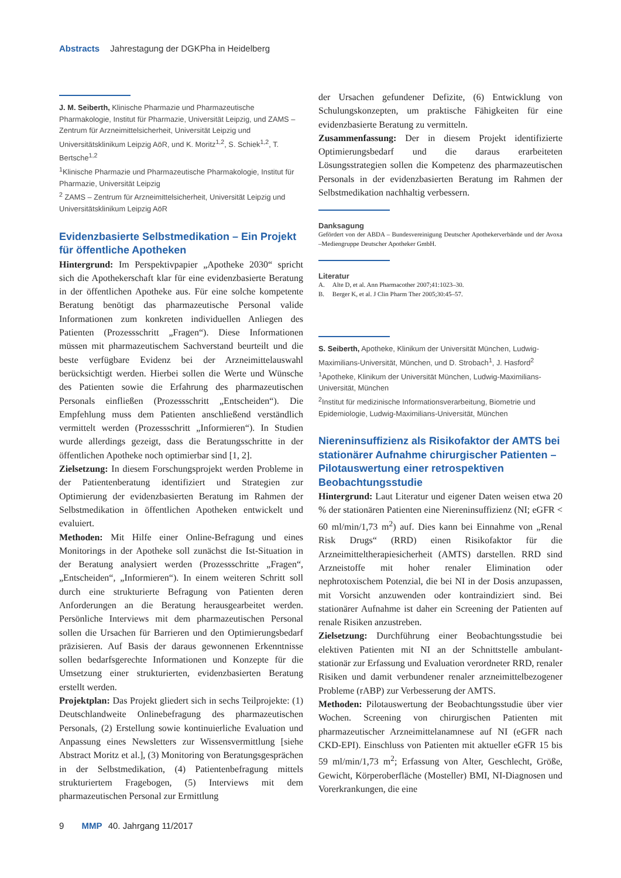Abstracts Jahrestagung der DGKPha in Heidelberg
J. M. Seiberth, Klinische Pharmazie und Pharmazeutische Pharmakologie, Institut für Pharmazie, Universität Leipzig, und ZAMS – Zentrum für Arzneimittelsicherheit, Universität Leipzig und Universitätsklinikum Leipzig AöR, und K. Moritz<sup>1,2</sup>, S. Schiek<sup>1,2</sup>, T. Bertsche<sup>1,2</sup>
<sup>1</sup> Klinische Pharmazie und Pharmazeutische Pharmakologie, Institut für Pharmazie, Universität Leipzig
<sup>2</sup> ZAMS – Zentrum für Arzneimittelsicherheit, Universität Leipzig und Universitätsklinikum Leipzig AöR
Evidenzbasierte Selbstmedikation – Ein Projekt für öffentliche Apotheken
Hintergrund: Im Perspektivpapier „Apotheke 2030“ spricht sich die Apothekerschaft klar für eine evidenzbasierte Beratung in der öffentlichen Apotheke aus. Für eine solche kompetente Beratung benötigt das pharmazeutische Personal valide Informationen zum konkreten individuellen Anliegen des Patienten (Prozessschritt „Fragen“). Diese Informationen müssen mit pharmazeutischem Sachverstand beurteilt und die beste verfügbare Evidenz bei der Arzneimittelauswahl berücksichtigt werden. Hierbei sollen die Werte und Wünsche des Patienten sowie die Erfahrung des pharmazeutischen Personals einfließen (Prozessschritt „Entscheiden“). Die Empfehlung muss dem Patienten anschließend verständlich vermittelt werden (Prozessschritt „Informieren“). In Studien wurde allerdings gezeigt, dass die Beratungsschritte in der öffentlichen Apotheke noch optimierbar sind [1, 2].
Zielsetzung: In diesem Forschungsprojekt werden Probleme in der Patientenberatung identifiziert und Strategien zur Optimierung der evidenzbasierten Beratung im Rahmen der Selbstmedikation in öffentlichen Apotheken entwickelt und evaluiert.
Methoden: Mit Hilfe einer Online-Befragung und eines Monitorings in der Apotheke soll zunächst die Ist-Situation in der Beratung analysiert werden (Prozessschritte „Fragen“, „Entscheiden“, „Informieren“). In einem weiteren Schritt soll durch eine strukturierte Befragung von Patienten deren Anforderungen an die Beratung herausgearbeitet werden. Persönliche Interviews mit dem pharmazeutischen Personal sollen die Ursachen für Barrieren und den Optimierungsbedarf präzisieren. Auf Basis der daraus gewonnenen Erkenntnisse sollen bedarfsgerechte Informationen und Konzepte für die Umsetzung einer strukturierten, evidenzbasierten Beratung erstellt werden.
Projektplan: Das Projekt gliedert sich in sechs Teilprojekte: (1) Deutschlandweite Onlinebefragung des pharmazeutischen Personals, (2) Erstellung sowie kontinuierliche Evaluation und Anpassung eines Newsletters zur Wissensvermittlung [siehe Abstract Moritz et al.], (3) Monitoring von Beratungsgesprächen in der Selbstmedikation, (4) Patientenbefragung mittels strukturiertem Fragebogen, (5) Interviews mit dem pharmazeutischen Personal zur Ermittlung
der Ursachen gefundener Defizite, (6) Entwicklung von Schulungskonzepten, um praktische Fähigkeiten für eine evidenzbasierte Beratung zu vermitteln.
Zusammenfassung: Der in diesem Projekt identifizierte Optimierungsbedarf und die daraus erarbeiteten Lösungsstrategien sollen die Kompetenz des pharmazeutischen Personals in der evidenzbasierten Beratung im Rahmen der Selbstmedikation nachhaltig verbessern.
Danksagung
Gefördert von der ABDA – Bundesvereinigung Deutscher Apothekerverbände und der Avoxa –Mediengruppe Deutscher Apotheker GmbH.
Literatur
A. Alte D, et al. Ann Pharmacother 2007;41:1023–30.
B. Berger K, et al. J Clin Pharm Ther 2005;30:45–57.
S. Seiberth, Apotheke, Klinikum der Universität München, Ludwig-Maximilians-Universität, München, und D. Strobach<sup>1</sup>, J. Hasford<sup>2</sup>
<sup>1</sup> Apotheke, Klinikum der Universität München, Ludwig-Maximilians-Universität, München
<sup>2</sup> Institut für medizinische Informationsverarbeitung, Biometrie und Epidemiologie, Ludwig-Maximilians-Universität, München
Niereninsuffizienz als Risikofaktor der AMTS bei stationärer Aufnahme chirurgischer Patienten – Pilotauswertung einer retrospektiven Beobachtungsstudie
Hintergrund: Laut Literatur und eigener Daten weisen etwa 20 % der stationären Patienten eine Niereninsuffizienz (NI; eGFR < 60 ml/min/1,73 m<sup>2</sup>) auf. Dies kann bei Einnahme von „Renal Risk Drugs“ (RRD) einen Risikofaktor für die Arzneimitteltherapiesicherheit (AMTS) darstellen. RRD sind Arzneistoffe mit hoher renaler Elimination oder nephrotoxischem Potenzial, die bei NI in der Dosis anzupassen, mit Vorsicht anzuwenden oder kontraindiziert sind. Bei stationärer Aufnahme ist daher ein Screening der Patienten auf renale Risiken anzustreben.
Zielsetzung: Durchführung einer Beobachtungsstudie bei elektiven Patienten mit NI an der Schnittstelle ambulant-stationär zur Erfassung und Evaluation verordneter RRD, renaler Risiken und damit verbundener renaler arzneimittelbezogener Probleme (rABP) zur Verbesserung der AMTS.
Methoden: Pilotauswertung der Beobachtungsstudie über vier Wochen. Screening von chirurgischen Patienten mit pharmazeutischer Arzneimittelanamnese auf NI (eGFR nach CKD-EPI). Einschluss von Patienten mit aktueller eGFR 15 bis 59 ml/min/1,73 m<sup>2</sup>; Erfassung von Alter, Geschlecht, Größe, Gewicht, Körperoberfläche (Mosteller) BMI, NI-Diagnosen und Vorerkrankungen, die eine
9 MMP 40. Jahrgang 11/2017